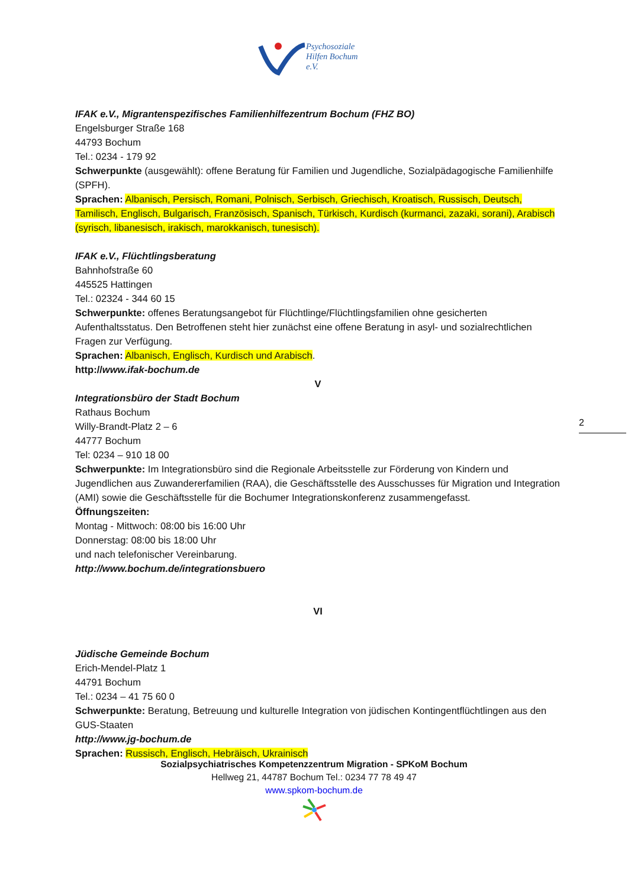Psychosoziale
Hilfen Bochum
e.V.
IFAK e.V., Migrantenspezifisches Familienhilfezentrum Bochum (FHZ BO)
Engelsburger Straße 168
44793 Bochum
Tel.: 0234 - 179 92
Schwerpunkte (ausgewählt): offene Beratung für Familien und Jugendliche, Sozialpädagogische Familienhilfe (SPFH).
Sprachen: Albanisch, Persisch, Romani, Polnisch, Serbisch, Griechisch, Kroatisch, Russisch, Deutsch, Tamilisch, Englisch, Bulgarisch, Französisch, Spanisch, Türkisch, Kurdisch (kurmanci, zazaki, sorani), Arabisch (syrisch, libanesisch, irakisch, marokkanisch, tunesisch).
IFAK e.V., Flüchtlingsberatung
Bahnhofstraße 60
445525 Hattingen
Tel.: 02324 - 344 60 15
Schwerpunkte: offenes Beratungsangebot für Flüchtlinge/Flüchtlingsfamilien ohne gesicherten Aufenthaltsstatus. Den Betroffenen steht hier zunächst eine offene Beratung in asyl- und sozialrechtlichen Fragen zur Verfügung.
Sprachen: Albanisch, Englisch, Kurdisch und Arabisch.
http://www.ifak-bochum.de
V
Integrationsbüro der Stadt Bochum
Rathaus Bochum
Willy-Brandt-Platz 2 – 6
44777 Bochum
Tel: 0234 – 910 18 00
Schwerpunkte: Im Integrationsbüro sind die Regionale Arbeitsstelle zur Förderung von Kindern und Jugendlichen aus Zuwandererfamilien (RAA), die Geschäftsstelle des Ausschusses für Migration und Integration (AMI) sowie die Geschäftsstelle für die Bochumer Integrationskonferenz zusammengefasst.
Öffnungszeiten:
Montag - Mittwoch: 08:00 bis 16:00 Uhr
Donnerstag: 08:00 bis 18:00 Uhr
und nach telefonischer Vereinbarung.
http://www.bochum.de/integrationsbuero
VI
Jüdische Gemeinde Bochum
Erich-Mendel-Platz 1
44791 Bochum
Tel.: 0234 – 41 75 60 0
Schwerpunkte: Beratung, Betreuung und kulturelle Integration von jüdischen Kontingentflüchtlingen aus den GUS-Staaten
http://www.jg-bochum.de
Sprachen: Russisch, Englisch, Hebräisch, Ukrainisch
2
Sozialpsychiatrisches Kompetenzzentrum Migration - SPKoM Bochum
Hellweg 21, 44787 Bochum Tel.: 0234 77 78 49 47
www.spkom-bochum.de